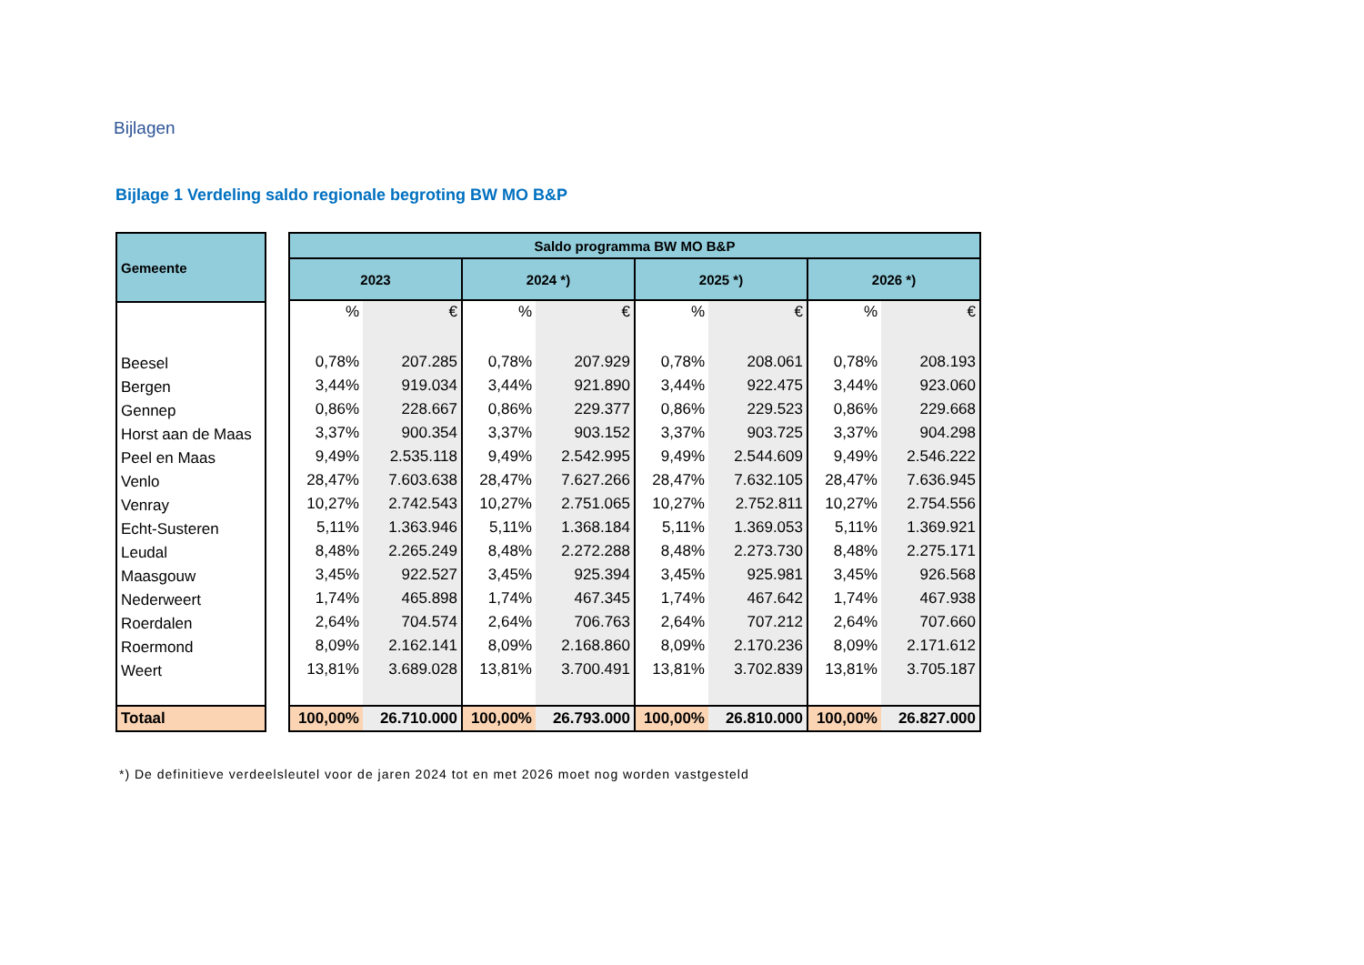Bijlagen
Bijlage 1 Verdeling saldo regionale begroting BW MO B&P
| Gemeente |
| --- |
| Beesel |
| Bergen |
| Gennep |
| Horst aan de Maas |
| Peel en Maas |
| Venlo |
| Venray |
| Echt-Susteren |
| Leudal |
| Maasgouw |
| Nederweert |
| Roerdalen |
| Roermond |
| Weert |
| Totaal |
| Saldo programma BW MO B&P | | | | | | | |
| --- | --- | --- | --- | --- | --- | --- | --- |
| 2023 | | 2024 *) | | 2025 *) | | 2026 *) | |
| % | € | % | € | % | € | % | € |
| 0,78% | 207.285 | 0,78% | 207.929 | 0,78% | 208.061 | 0,78% | 208.193 |
| 3,44% | 919.034 | 3,44% | 921.890 | 3,44% | 922.475 | 3,44% | 923.060 |
| 0,86% | 228.667 | 0,86% | 229.377 | 0,86% | 229.523 | 0,86% | 229.668 |
| 3,37% | 900.354 | 3,37% | 903.152 | 3,37% | 903.725 | 3,37% | 904.298 |
| 9,49% | 2.535.118 | 9,49% | 2.542.995 | 9,49% | 2.544.609 | 9,49% | 2.546.222 |
| 28,47% | 7.603.638 | 28,47% | 7.627.266 | 28,47% | 7.632.105 | 28,47% | 7.636.945 |
| 10,27% | 2.742.543 | 10,27% | 2.751.065 | 10,27% | 2.752.811 | 10,27% | 2.754.556 |
| 5,11% | 1.363.946 | 5,11% | 1.368.184 | 5,11% | 1.369.053 | 5,11% | 1.369.921 |
| 8,48% | 2.265.249 | 8,48% | 2.272.288 | 8,48% | 2.273.730 | 8,48% | 2.275.171 |
| 3,45% | 922.527 | 3,45% | 925.394 | 3,45% | 925.981 | 3,45% | 926.568 |
| 1,74% | 465.898 | 1,74% | 467.345 | 1,74% | 467.642 | 1,74% | 467.938 |
| 2,64% | 704.574 | 2,64% | 706.763 | 2,64% | 707.212 | 2,64% | 707.660 |
| 8,09% | 2.162.141 | 8,09% | 2.168.860 | 8,09% | 2.170.236 | 8,09% | 2.171.612 |
| 13,81% | 3.689.028 | 13,81% | 3.700.491 | 13,81% | 3.702.839 | 13,81% | 3.705.187 |
| 100,00% | 26.710.000 | 100,00% | 26.793.000 | 100,00% | 26.810.000 | 100,00% | 26.827.000 |
*) De definitieve verdeelsleutel voor de jaren 2024 tot en met 2026 moet nog worden vastgesteld